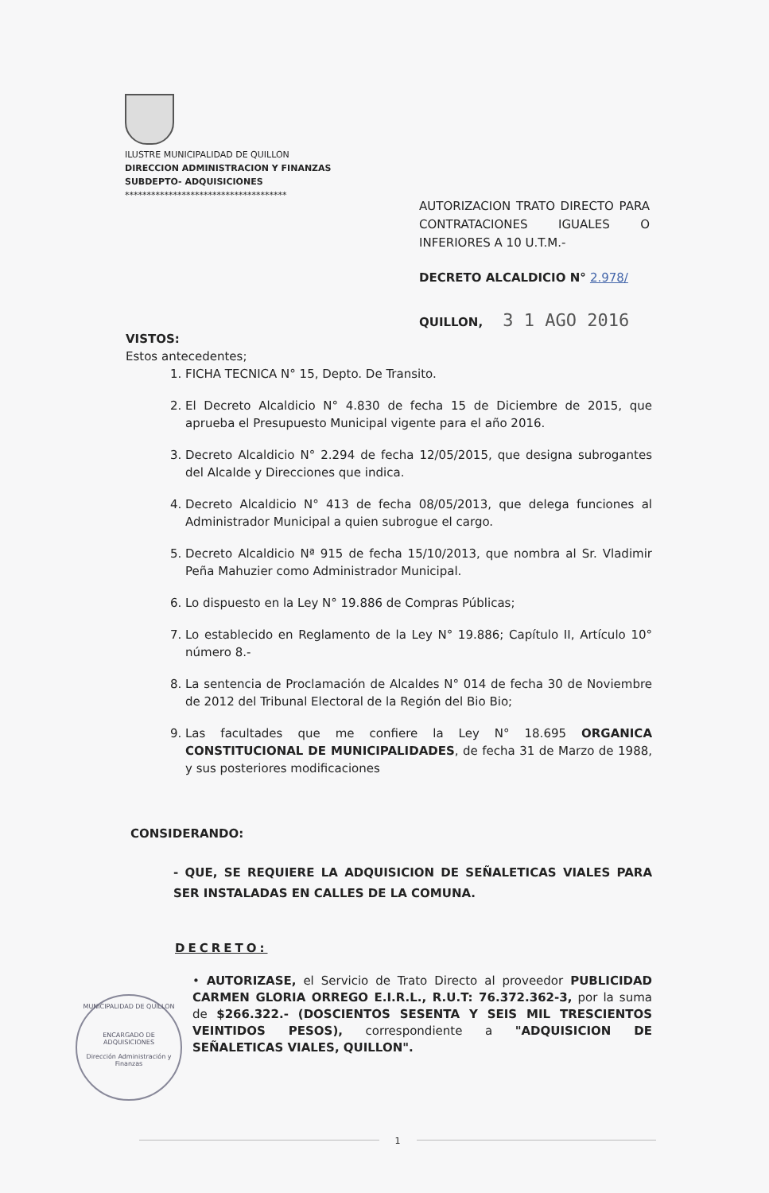ILUSTRE MUNICIPALIDAD DE QUILLON
DIRECCION ADMINISTRACION Y FINANZAS
SUBDEPTO- ADQUISICIONES
*************************************
AUTORIZACION TRATO DIRECTO PARA CONTRATACIONES IGUALES O INFERIORES A 10 U.T.M.-
DECRETO ALCALDICIO N° 2.978/
QUILLON, 3 1 AGO 2016
VISTOS:
Estos antecedentes;
1. FICHA TECNICA N° 15, Depto. De Transito.
2. El Decreto Alcaldicio N° 4.830 de fecha 15 de Diciembre de 2015, que aprueba el Presupuesto Municipal vigente para el año 2016.
3. Decreto Alcaldicio N° 2.294 de fecha 12/05/2015, que designa subrogantes del Alcalde y Direcciones que indica.
4. Decreto Alcaldicio N° 413 de fecha 08/05/2013, que delega funciones al Administrador Municipal a quien subrogue el cargo.
5. Decreto Alcaldicio Nª 915 de fecha 15/10/2013, que nombra al Sr. Vladimir Peña Mahuzier como Administrador Municipal.
6. Lo dispuesto en la Ley N° 19.886 de Compras Públicas;
7. Lo establecido en Reglamento de la Ley N° 19.886; Capítulo II, Artículo 10° número 8.-
8. La sentencia de Proclamación de Alcaldes N° 014 de fecha 30 de Noviembre de 2012 del Tribunal Electoral de la Región del Bio Bio;
9. Las facultades que me confiere la Ley N° 18.695 ORGANICA CONSTITUCIONAL DE MUNICIPALIDADES, de fecha 31 de Marzo de 1988, y sus posteriores modificaciones
CONSIDERANDO:
- QUE, SE REQUIERE LA ADQUISICION DE SEÑALETICAS VIALES PARA SER INSTALADAS EN CALLES DE LA COMUNA.
DECRETO:
• AUTORIZASE, el Servicio de Trato Directo al proveedor PUBLICIDAD CARMEN GLORIA ORREGO E.I.R.L., R.U.T: 76.372.362-3, por la suma de $266.322.- (DOSCIENTOS SESENTA Y SEIS MIL TRESCIENTOS VEINTIDOS PESOS), correspondiente a "ADQUISICION DE SEÑALETICAS VIALES, QUILLON".
MUNICIPALIDAD DE QUILLON
ENCARGADO DE
ADQUISICIONES
Dirección Administración y Finanzas
1